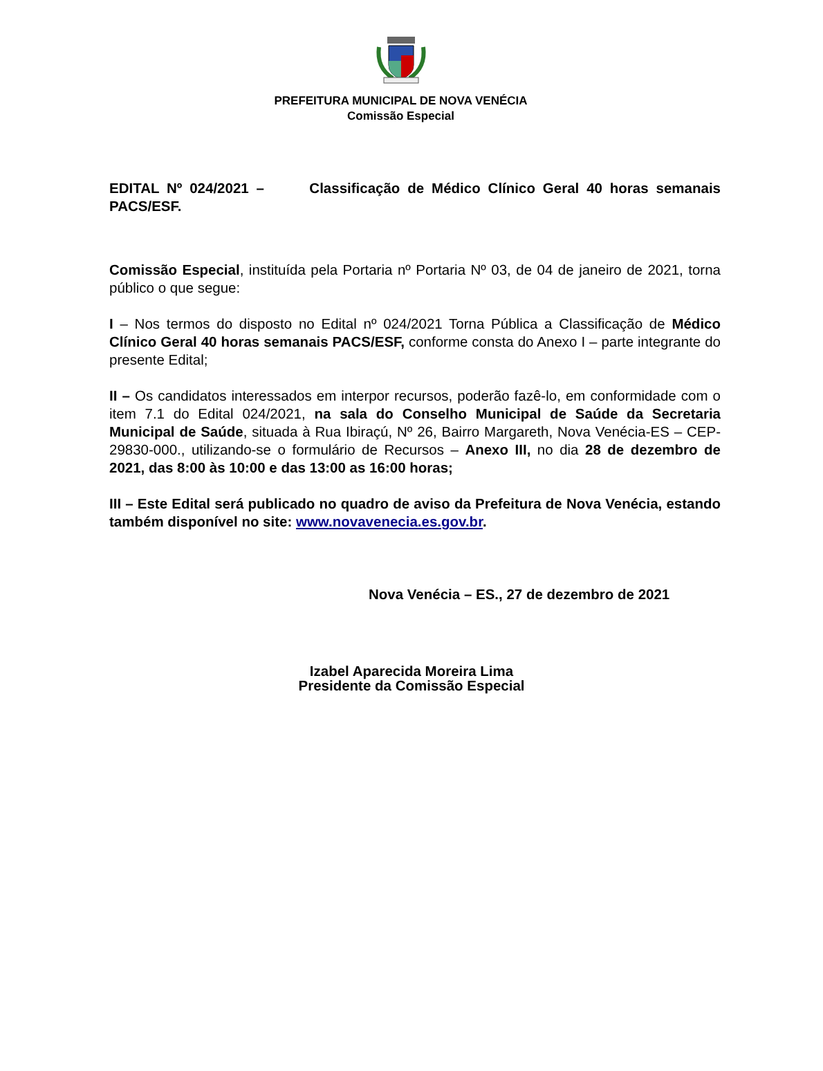PREFEITURA MUNICIPAL DE NOVA VENÉCIA
Comissão Especial
EDITAL Nº 024/2021 – Classificação de Médico Clínico Geral 40 horas semanais PACS/ESF.
Comissão Especial, instituída pela Portaria nº Portaria Nº 03, de 04 de janeiro de 2021, torna público o que segue:
I – Nos termos do disposto no Edital nº 024/2021 Torna Pública a Classificação de Médico Clínico Geral 40 horas semanais PACS/ESF, conforme consta do Anexo I – parte integrante do presente Edital;
II – Os candidatos interessados em interpor recursos, poderão fazê-lo, em conformidade com o item 7.1 do Edital 024/2021, na sala do Conselho Municipal de Saúde da Secretaria Municipal de Saúde, situada à Rua Ibiraçú, Nº 26, Bairro Margareth, Nova Venécia-ES – CEP-29830-000., utilizando-se o formulário de Recursos – Anexo III, no dia 28 de dezembro de 2021, das 8:00 às 10:00 e das 13:00 as 16:00 horas;
III – Este Edital será publicado no quadro de aviso da Prefeitura de Nova Venécia, estando também disponível no site: www.novavenecia.es.gov.br.
Nova Venécia – ES., 27 de dezembro de 2021
Izabel Aparecida Moreira Lima
Presidente da Comissão Especial